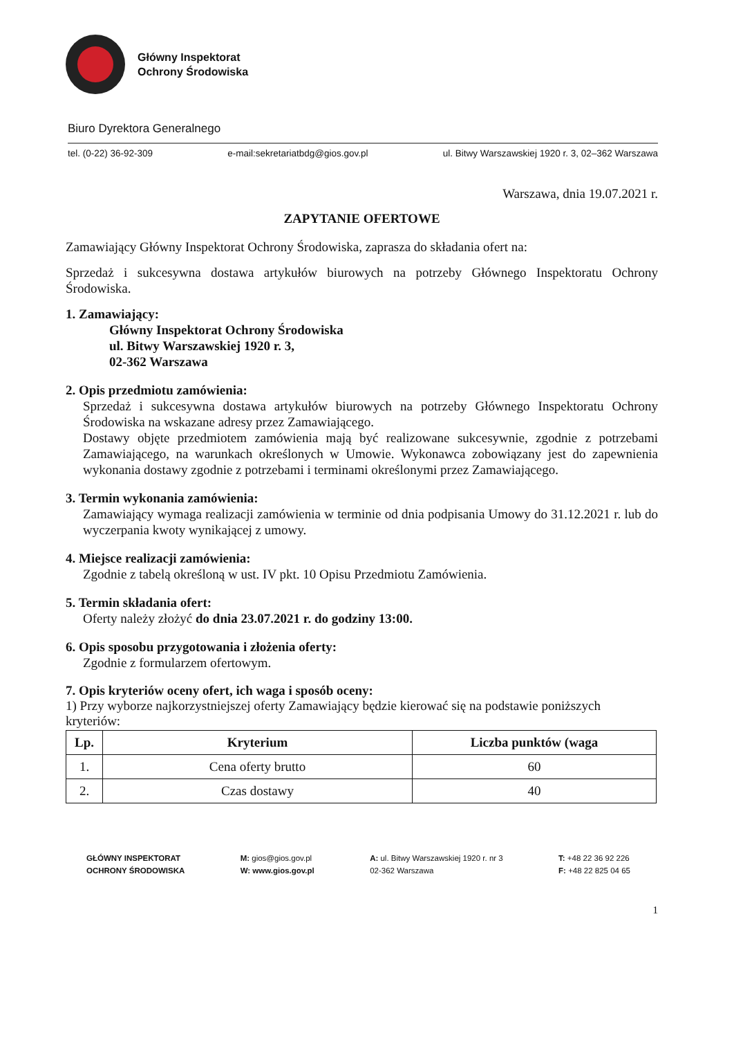Główny Inspektorat
Ochrony Środowiska
Biuro Dyrektora Generalnego
tel. (0-22) 36-92-309 e-mail:sekretariatbdg@gios.gov.pl ul. Bitwy Warszawskiej 1920 r. 3, 02–362 Warszawa
Warszawa, dnia 19.07.2021 r.
ZAPYTANIE OFERTOWE
Zamawiający Główny Inspektorat Ochrony Środowiska, zaprasza do składania ofert na:
Sprzedaż i sukcesywna dostawa artykułów biurowych na potrzeby Głównego Inspektoratu Ochrony Środowiska.
1. Zamawiający:
Główny Inspektorat Ochrony Środowiska
ul. Bitwy Warszawskiej 1920 r. 3,
02-362 Warszawa
2. Opis przedmiotu zamówienia:
Sprzedaż i sukcesywna dostawa artykułów biurowych na potrzeby Głównego Inspektoratu Ochrony Środowiska na wskazane adresy przez Zamawiającego.
Dostawy objęte przedmiotem zamówienia mają być realizowane sukcesywnie, zgodnie z potrzebami Zamawiającego, na warunkach określonych w Umowie. Wykonawca zobowiązany jest do zapewnienia wykonania dostawy zgodnie z potrzebami i terminami określonymi przez Zamawiającego.
3. Termin wykonania zamówienia:
Zamawiający wymaga realizacji zamówienia w terminie od dnia podpisania Umowy do 31.12.2021 r. lub do wyczerpania kwoty wynikającej z umowy.
4. Miejsce realizacji zamówienia:
Zgodnie z tabelą określoną w ust. IV pkt. 10 Opisu Przedmiotu Zamówienia.
5. Termin składania ofert:
Oferty należy złożyć do dnia 23.07.2021 r. do godziny 13:00.
6. Opis sposobu przygotowania i złożenia oferty:
Zgodnie z formularzem ofertowym.
7. Opis kryteriów oceny ofert, ich waga i sposób oceny:
1) Przy wyborze najkorzystniejszej oferty Zamawiający będzie kierować się na podstawie poniższych kryteriów:
| Lp. | Kryterium | Liczba punktów (waga |
| --- | --- | --- |
| 1. | Cena oferty brutto | 60 |
| 2. | Czas dostawy | 40 |
GŁÓWNY INSPEKTORAT
OCHRONY ŚRODOWISKA
M: gios@gios.gov.pl
W: www.gios.gov.pl
A: ul. Bitwy Warszawskiej 1920 r. nr 3
02-362 Warszawa
T: +48 22 36 92 226
F: +48 22 825 04 65
1